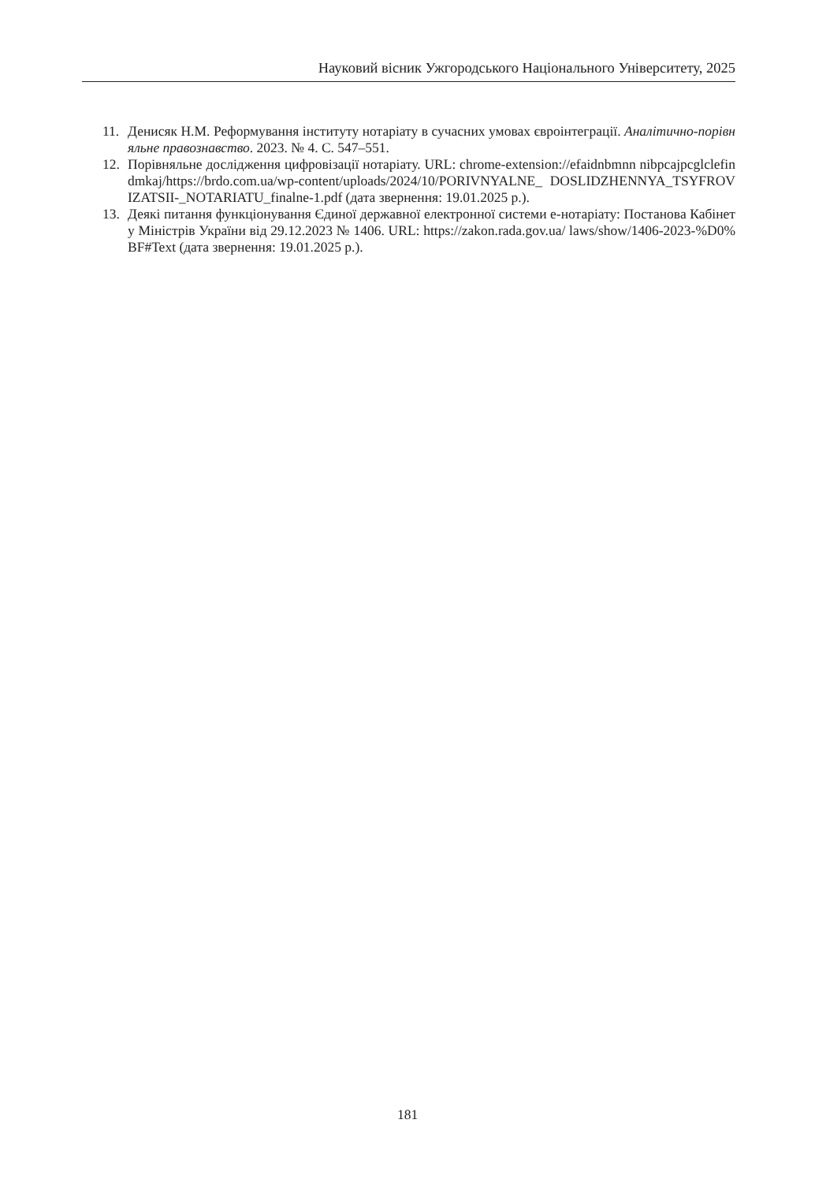Науковий вісник Ужгородського Національного Університету, 2025
11. Денисяк Н.М. Реформування інституту нотаріату в сучасних умовах євроінтеграції. Аналітично-порівняльне правознавство. 2023. № 4. С. 547–551.
12. Порівняльне дослідження цифровізації нотаріату. URL: chrome-extension://efaidnbmnn nibpcajpcglclefindmkaj/https://brdo.com.ua/wp-content/uploads/2024/10/PORIVNYALNE_ DOSLIDZHENNYA_TSYFROVIZATSII-_NOTARIATU_finalne-1.pdf (дата звернення: 19.01.2025 р.).
13. Деякі питання функціонування Єдиної державної електронної системи е-нотаріату: Постанова Кабінету Міністрів України від 29.12.2023 № 1406. URL: https://zakon.rada.gov.ua/ laws/show/1406-2023-%D0%BF#Text (дата звернення: 19.01.2025 р.).
181